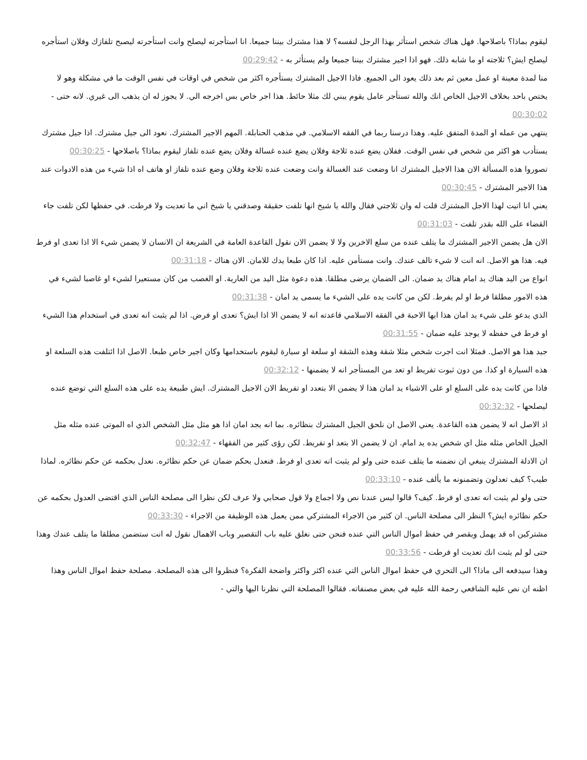ليقوم بماذا؟ باصلاحها. فهل هناك شخص استأثر بهذا الرجل لنفسه؟ لا هذا مشترك بيننا جميعا. انا استأجرته ليصلح وانت استأجرته ليصبح تلفازك وفلان استأجره ليصلح ايش؟ ثلاجته او ما شابه ذلك. فهو اذا اجير مشترك بيننا جميعا ولم يستأثر به - 00:29:42
منا لمدة معينة او عمل معين ثم بعد ذلك يعود الى الجميع. فاذا الاجيل المشترك يستأجره اكثر من شخص في اوقات في نفس الوقت ما في مشكلة وهو لا يختص باحد بخلاف الاجيل الخاص انك والله تستأجر عامل يقوم يبني لك مثلا حائط. هذا اجر خاص بس اخرجه الي. لا يجوز له ان يذهب الى غيري. لانه حتى - 00:30:02
ينتهي من عمله او المدة المتفق عليه. وهذا درسنا ربما في الفقه الاسلامي. في مذهب الحنابلة. المهم الاجير المشترك. نعود الى جيل مشترك. اذا جيل مشترك يستأدب هو اكثر من شخص في نفس الوقت. ففلان يضع عنده ثلاجة وفلان يضع عنده غسالة وفلان يضع عنده تلفاز ليقوم بماذا؟ باصلاحها - 00:30:25
تصوروا هذه المسألة الان هذا الاجيل المشترك انا وضعت عند الغسالة وانت وضعت عنده ثلاجة وفلان وضع عنده تلفاز او هاتف اه اذا شيء من هذه الادوات عند هذا الاجير المشترك - 00:30:45
يعني انا اتيت لهذا الاجل المشترك قلت له وان ثلاجتي فقال والله يا شيخ انها تلفت حقيقة وصدقني يا شيخ اني ما تعديت ولا فرطت. في حفظها لكن تلفت جاء القضاء على الله بقدر تلفت - 00:31:03
الان هل يضمن الاجير المشترك ما يتلف عنده من سلع الاخرين ولا لا يضمن الان نقول القاعدة العامة في الشريعة ان الانسان لا يضمن شيء الا اذا تعدى او فرط فيه. هذا هو الاصل. انه انت لا شيء تالف عندك. وانت مستأمن عليه. اذا كان طبعا يدك للامان. الان هناك - 00:31:18
انواع من اليد هناك يد امام هناك يد ضمان. الى الضمان يرضى مطلقا. هذه دعوة مثل اليد من العارية. او الغصب من كان مستعيرا لشيء او غاصبا لشيء في هذه الامور مطلقا فرط او لم يفرط. لكن من كانت يده على الشيء ما يسمى يد امان - 00:31:38
الذي يدعو على شيء يد امان هذا ايها الاحبة في الفقه الاسلامي قاعدته انه لا يضمن الا اذا ايش؟ تعدى او فرض. اذا لم يثبت انه تعدى في استخدام هذا الشيء او فرط في حفظه لا يوجد عليه ضمان - 00:31:55
جيد هذا هو الاصل. فمثلا انت اجرت شخص مثلا شقة وهذه الشقة او سلعة او سيارة ليقوم باستخدامها وكان اجير خاص طبعا. الاصل اذا ائتلفت هذه السلعة او هذه السيارة او كذا. من دون ثبوت تفريط او تعد من المستأجر انه لا يضمنها - 00:32:12
فاذا من كانت يده على السلع او على الاشياء يد امان هذا لا يضمن الا بتعدد او تفريط الان الاجيل المشترك. ايش طبيعة يده على هذه السلع التي توضع عنده ليصلحها - 00:32:32
اذ الاصل انه لا يضمن هذه القاعدة. يعني الاصل ان نلحق الجيل المشترك بنظائره. بما انه يجد امان اذا هو مثل مثل الشخص الذي اه الموتى عنده مثله مثل الجيل الخاص مثله مثل اي شخص يده يد امام. ان لا يضمن الا بتعد او تفريط. لكن رؤى كثير من الفقهاء - 00:32:47
ان الادلة المشترك ينبغي ان نضمنه ما يتلف عنده حتى ولو لم يثبت انه تعدى او فرط. فنعدل بحكم ضمان عن حكم نظائره. نعدل بحكمه عن حكم نظائره. لماذا طيب؟ كيف تعدلون وتضمنونه ما يألف عنده - 00:33:10
حتى ولو لم يثبت انه تعدى او فرط. كيف؟ قالوا ليس عندنا نص ولا اجماع ولا قول صحابي ولا عرف لكن نظرا الى مصلحة الناس الذي اقتضى العدول بحكمه عن حكم نظائره ايش؟ النظر الى مصلحة الناس. ان كثير من الاجراء المشتركي ممن يعمل هذه الوظيفة من الاجراء - 00:33:30
مشتركين اه قد يهمل ويقصر في حفظ اموال الناس التي عنده فنحن حتى نغلق عليه باب التقصير وباب الاهمال نقول له انت ستضمن مطلقا ما يتلف عندك وهذا حتى لو لم يثبت انك تعديت او فرطت - 00:33:56
وهذا سيدفعه الى ماذا؟ الى التحري في حفظ اموال الناس التي عنده اكثر واكثر واضحة الفكرة؟ فنظروا الى هذه المصلحة. مصلحة حفظ اموال الناس وهذا اظنه ان نص عليه الشافعي رحمة الله عليه في بعض مصنفاته. فقالوا المصلحة التي نظرنا اليها والتي -